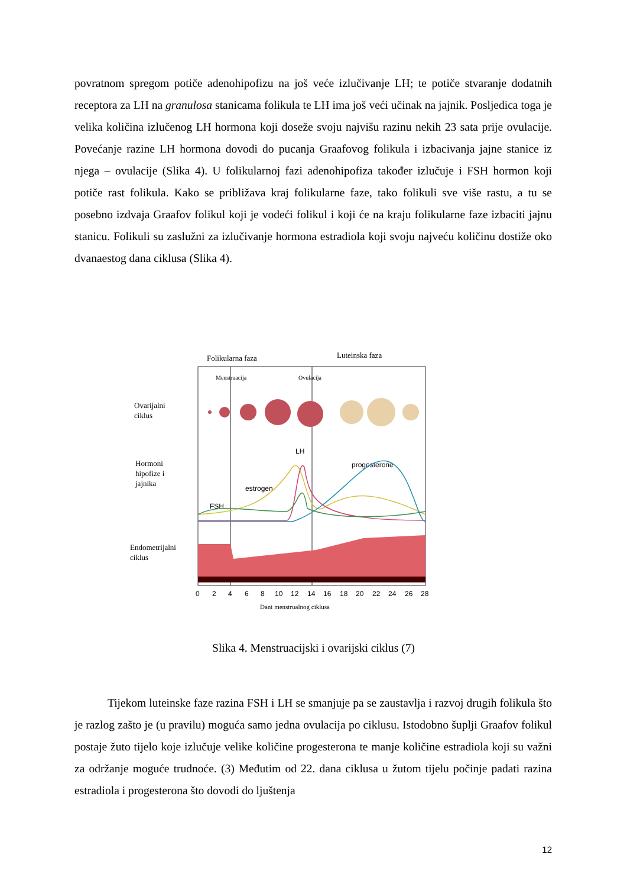povratnom spregom potiče adenohipofizu na još veće izlučivanje LH; te potiče stvaranje dodatnih receptora za LH na granulosa stanicama folikula te LH ima još veći učinak na jajnik. Posljedica toga je velika količina izlučenog LH hormona koji doseže svoju najvišu razinu nekih 23 sata prije ovulacije. Povećanje razine LH hormona dovodi do pucanja Graafovog folikula i izbacivanja jajne stanice iz njega – ovulacije (Slika 4). U folikularnoj fazi adenohipofiza također izlučuje i FSH hormon koji potiče rast folikula. Kako se približava kraj folikularne faze, tako folikuli sve više rastu, a tu se posebno izdvaja Graafov folikul koji je vodeći folikul i koji će na kraju folikularne faze izbaciti jajnu stanicu. Folikuli su zaslužni za izlučivanje hormona estradiola koji svoju najveću količinu dostiže oko dvanaestog dana ciklusa (Slika 4).
Folikularna faza
Luteinska faza
Menstruacija
Ovulacija
Ovarijalni
ciklus
Hormoni
hipofize i
jajnika
Endometrijalni
ciklus
LH
progesterone
estrogen
FSH
0
2
4
6
8
10
12
14
16
18
20
22
24
26
28
Dani menstrualnog ciklusa
Slika 4. Menstruacijski i ovarijski ciklus (7)
Tijekom luteinske faze razina FSH i LH se smanjuje pa se zaustavlja i razvoj drugih folikula što je razlog zašto je (u pravilu) moguća samo jedna ovulacija po ciklusu. Istodobno šuplji Graafov folikul postaje žuto tijelo koje izlučuje velike količine progesterona te manje količine estradiola koji su važni za održanje moguće trudnoće. (3) Međutim od 22. dana ciklusa u žutom tijelu počinje padati razina estradiola i progesterona što dovodi do ljuštenja
12